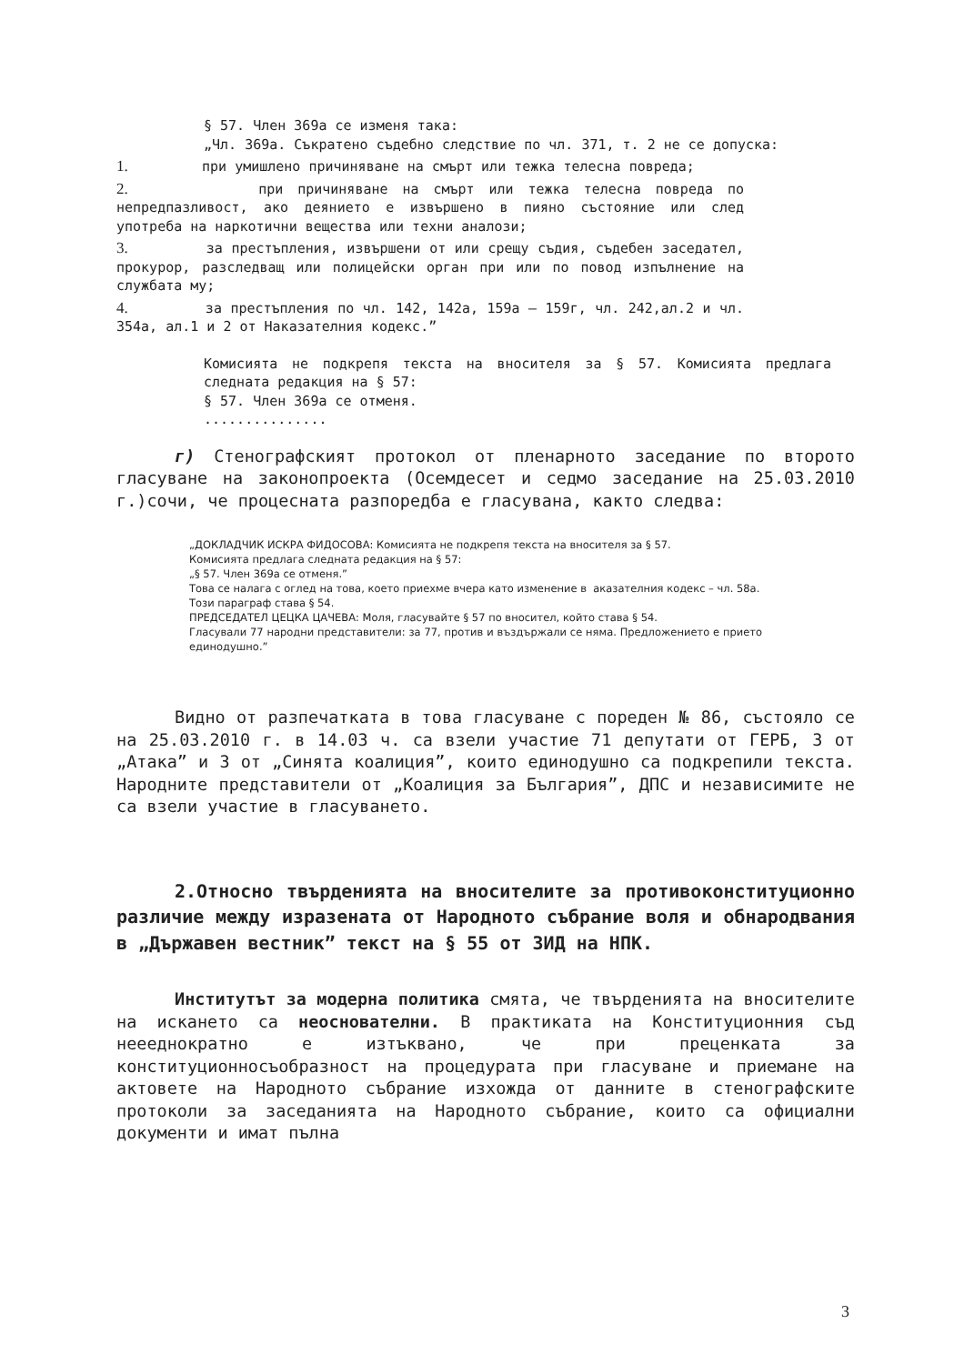§ 57. Член 369а се изменя така:
„Чл. 369а. Съкратено съдебно следствие по чл. 371, т. 2 не се допуска:
1. при умишлено причиняване на смърт или тежка телесна повреда;
2. при причиняване на смърт или тежка телесна повреда по непредпазливост, ако деянието е извършено в пияно състояние или след употреба на наркотични вещества или техни аналози;
3. за престъпления, извършени от или срещу съдия, съдебен заседател, прокурор, разследващ или полицейски орган при или по повод изпълнение на службата му;
4. за престъпления по чл. 142, 142а, 159а – 159г, чл. 242,ал.2 и чл. 354а, ал.1 и 2 от Наказателния кодекс.”
Комисията не подкрепя текста на вносителя за § 57. Комисията предлага следната редакция на § 57:
§ 57. Член 369а се отменя.
...............
г) Стенографският протокол от пленарното заседание по второто гласуване на законопроекта (Осемдесет и седмо заседание на 25.03.2010 г.)сочи, че процесната разпоредба е гласувана, както следва:
„ДОКЛАДЧИК ИСКРА ФИДОСОВА: Комисията не подкрепя текста на вносителя за § 57.
Комисията предлага следната редакция на § 57:
„§ 57. Член 369а се отменя.”
Това се налага с оглед на това, което приехме вчера като изменение в аказателния кодекс – чл. 58а.
Този параграф става § 54.
ПРЕДСЕДАТЕЛ ЦЕЦКА ЦАЧЕВА: Моля, гласувайте § 57 по вносител, който става § 54.
Гласували 77 народни представители: за 77, против и въздържали се няма. Предложението е прието единодушно.”
Видно от разпечатката в това гласуване с пореден № 86, състояло се на 25.03.2010 г. в 14.03 ч. са взели участие 71 депутати от ГЕРБ, 3 от „Атака” и 3 от „Синята коалиция”, които единодушно са подкрепили текста. Народните представители от „Коалиция за България”, ДПС и независимите не са взели участие в гласуването.
2.Относно твърденията на вносителите за противоконституционно различие между изразената от Народното събрание воля и обнародвания в „Държавен вестник” текст на § 55 от ЗИД на НПК.
Институтът за модерна политика смята, че твърденията на вносителите на искането са неоснователни. В практиката на Конституционния съд неееднократно е изтъквано, че при преценката за конституционносъобразност на процедурата при гласуване и приемане на актовете на Народното събрание изхожда от данните в стенографските протоколи за заседанията на Народното събрание, които са официални документи и имат пълна
3